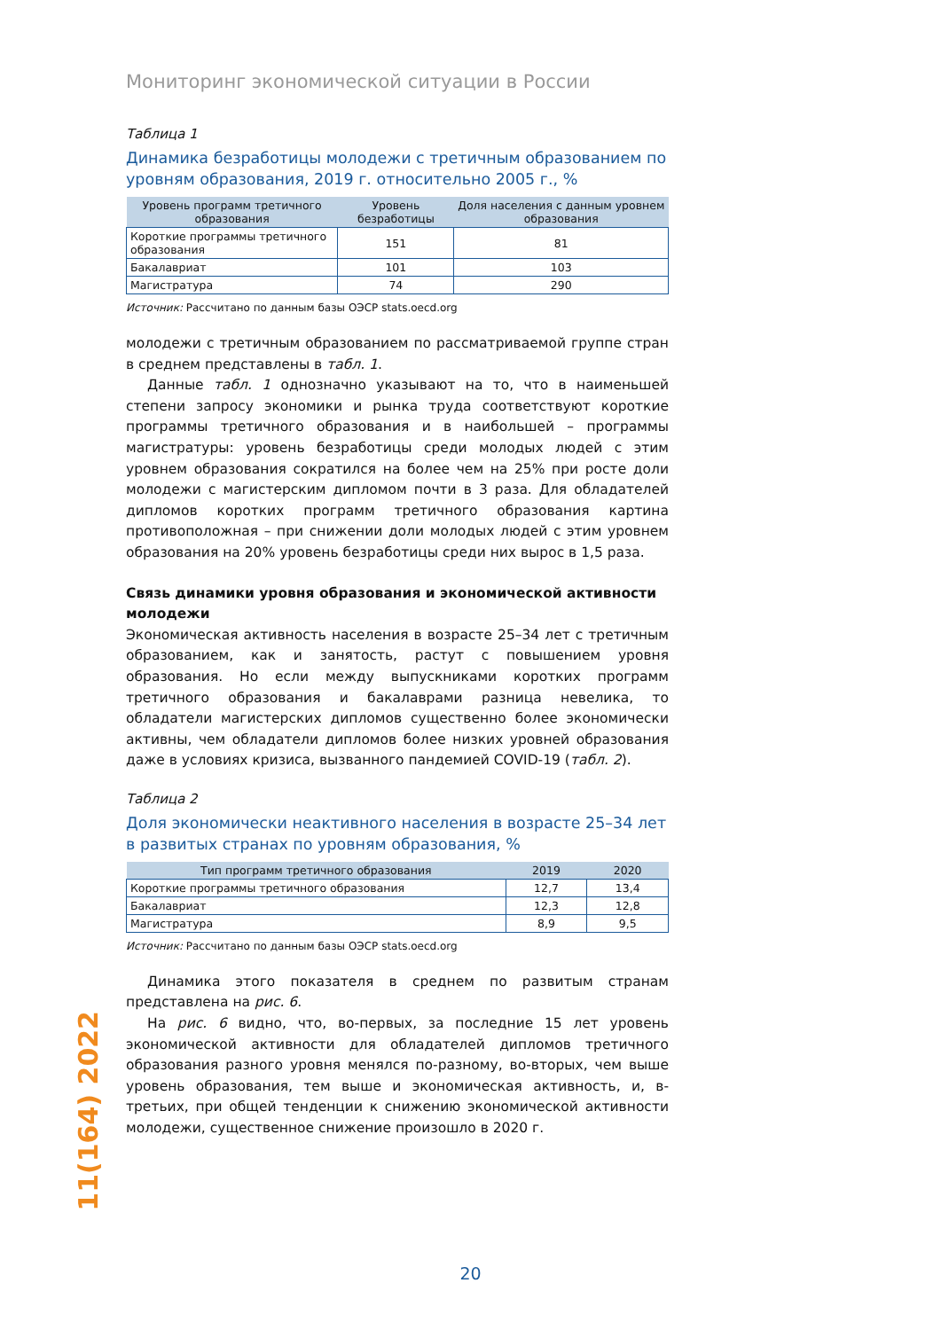Мониторинг экономической ситуации в России
Таблица 1
Динамика безработицы молодежи с третичным образованием по уровням образования, 2019 г. относительно 2005 г., %
| Уровень программ третичного образования | Уровень безработицы | Доля населения с данным уровнем образования |
| --- | --- | --- |
| Короткие программы третичного образования | 151 | 81 |
| Бакалавриат | 101 | 103 |
| Магистратура | 74 | 290 |
Источник: Рассчитано по данным базы ОЭСР stats.oecd.org
молодежи с третичным образованием по рассматриваемой группе стран в среднем представлены в табл. 1.
Данные табл. 1 однозначно указывают на то, что в наименьшей степени запросу экономики и рынка труда соответствуют короткие программы третичного образования и в наибольшей – программы магистратуры: уровень безработицы среди молодых людей с этим уровнем образования сократился на более чем на 25% при росте доли молодежи с магистерским дипломом почти в 3 раза. Для обладателей дипломов коротких программ третичного образования картина противоположная – при снижении доли молодых людей с этим уровнем образования на 20% уровень безработицы среди них вырос в 1,5 раза.
Связь динамики уровня образования и экономической активности молодежи
Экономическая активность населения в возрасте 25–34 лет с третичным образованием, как и занятость, растут с повышением уровня образования. Но если между выпускниками коротких программ третичного образования и бакалаврами разница невелика, то обладатели магистерских дипломов существенно более экономически активны, чем обладатели дипломов более низких уровней образования даже в условиях кризиса, вызванного пандемией COVID-19 (табл. 2).
Таблица 2
Доля экономически неактивного населения в возрасте 25–34 лет в развитых странах по уровням образования, %
| Тип программ третичного образования | 2019 | 2020 |
| --- | --- | --- |
| Короткие программы третичного образования | 12,7 | 13,4 |
| Бакалавриат | 12,3 | 12,8 |
| Магистратура | 8,9 | 9,5 |
Источник: Рассчитано по данным базы ОЭСР stats.oecd.org
Динамика этого показателя в среднем по развитым странам представлена на рис. 6.
На рис. 6 видно, что, во-первых, за последние 15 лет уровень экономической активности для обладателей дипломов третичного образования разного уровня менялся по-разному, во-вторых, чем выше уровень образования, тем выше и экономическая активность, и, в-третьих, при общей тенденции к снижению экономической активности молодежи, существенное снижение произошло в 2020 г.
11(164) 2022
20